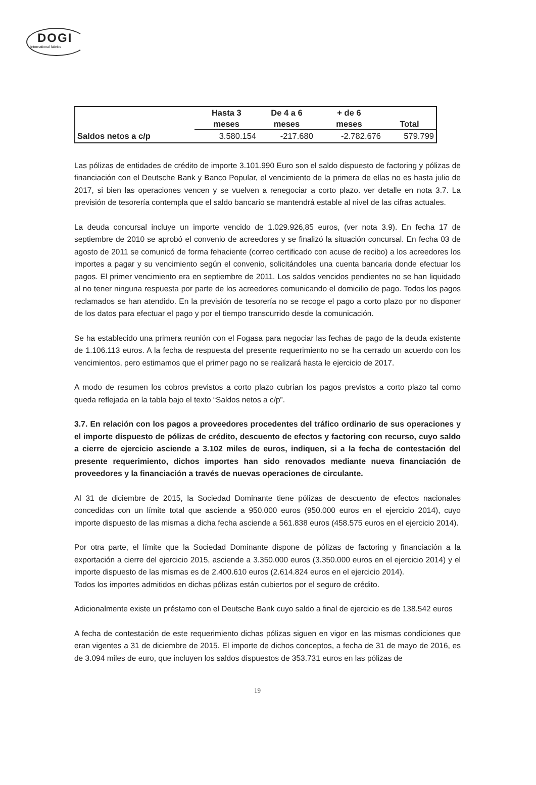DOGI
International fabrics
| | Hasta 3 meses | De 4 a 6 meses | + de 6 meses | Total |
| --- | --- | --- | --- | --- |
| Saldos netos a c/p | 3.580.154 | -217.680 | -2.782.676 | 579.799 |
Las pólizas de entidades de crédito de importe 3.101.990 Euro son el saldo dispuesto de factoring y pólizas de financiación con el Deutsche Bank y Banco Popular, el vencimiento de la primera de ellas no es hasta julio de 2017, si bien las operaciones vencen y se vuelven a renegociar a corto plazo. ver detalle en nota 3.7. La previsión de tesorería contempla que el saldo bancario se mantendrá estable al nivel de las cifras actuales.
La deuda concursal incluye un importe vencido de 1.029.926,85 euros, (ver nota 3.9). En fecha 17 de septiembre de 2010 se aprobó el convenio de acreedores y se finalizó la situación concursal. En fecha 03 de agosto de 2011 se comunicó de forma fehaciente (correo certificado con acuse de recibo) a los acreedores los importes a pagar y su vencimiento según el convenio, solicitándoles una cuenta bancaria donde efectuar los pagos. El primer vencimiento era en septiembre de 2011. Los saldos vencidos pendientes no se han liquidado al no tener ninguna respuesta por parte de los acreedores comunicando el domicilio de pago. Todos los pagos reclamados se han atendido. En la previsión de tesorería no se recoge el pago a corto plazo por no disponer de los datos para efectuar el pago y por el tiempo transcurrido desde la comunicación.
Se ha establecido una primera reunión con el Fogasa para negociar las fechas de pago de la deuda existente de 1.106.113 euros. A la fecha de respuesta del presente requerimiento no se ha cerrado un acuerdo con los vencimientos, pero estimamos que el primer pago no se realizará hasta le ejercicio de 2017.
A modo de resumen los cobros previstos a corto plazo cubrían los pagos previstos a corto plazo tal como queda reflejada en la tabla bajo el texto “Saldos netos a c/p”.
3.7. En relación con los pagos a proveedores procedentes del tráfico ordinario de sus operaciones y el importe dispuesto de pólizas de crédito, descuento de efectos y factoring con recurso, cuyo saldo a cierre de ejercicio asciende a 3.102 miles de euros, indiquen, si a la fecha de contestación del presente requerimiento, dichos importes han sido renovados mediante nueva financiación de proveedores y la financiación a través de nuevas operaciones de circulante.
Al 31 de diciembre de 2015, la Sociedad Dominante tiene pólizas de descuento de efectos nacionales concedidas con un límite total que asciende a 950.000 euros (950.000 euros en el ejercicio 2014), cuyo importe dispuesto de las mismas a dicha fecha asciende a 561.838 euros (458.575 euros en el ejercicio 2014).
Por otra parte, el límite que la Sociedad Dominante dispone de pólizas de factoring y financiación a la exportación a cierre del ejercicio 2015, asciende a 3.350.000 euros (3.350.000 euros en el ejercicio 2014) y el importe dispuesto de las mismas es de 2.400.610 euros (2.614.824 euros en el ejercicio 2014).
Todos los importes admitidos en dichas pólizas están cubiertos por el seguro de crédito.
Adicionalmente existe un préstamo con el Deutsche Bank cuyo saldo a final de ejercicio es de 138.542 euros
A fecha de contestación de este requerimiento dichas pólizas siguen en vigor en las mismas condiciones que eran vigentes a 31 de diciembre de 2015. El importe de dichos conceptos, a fecha de 31 de mayo de 2016, es de 3.094 miles de euro, que incluyen los saldos dispuestos de 353.731 euros en las pólizas de
19